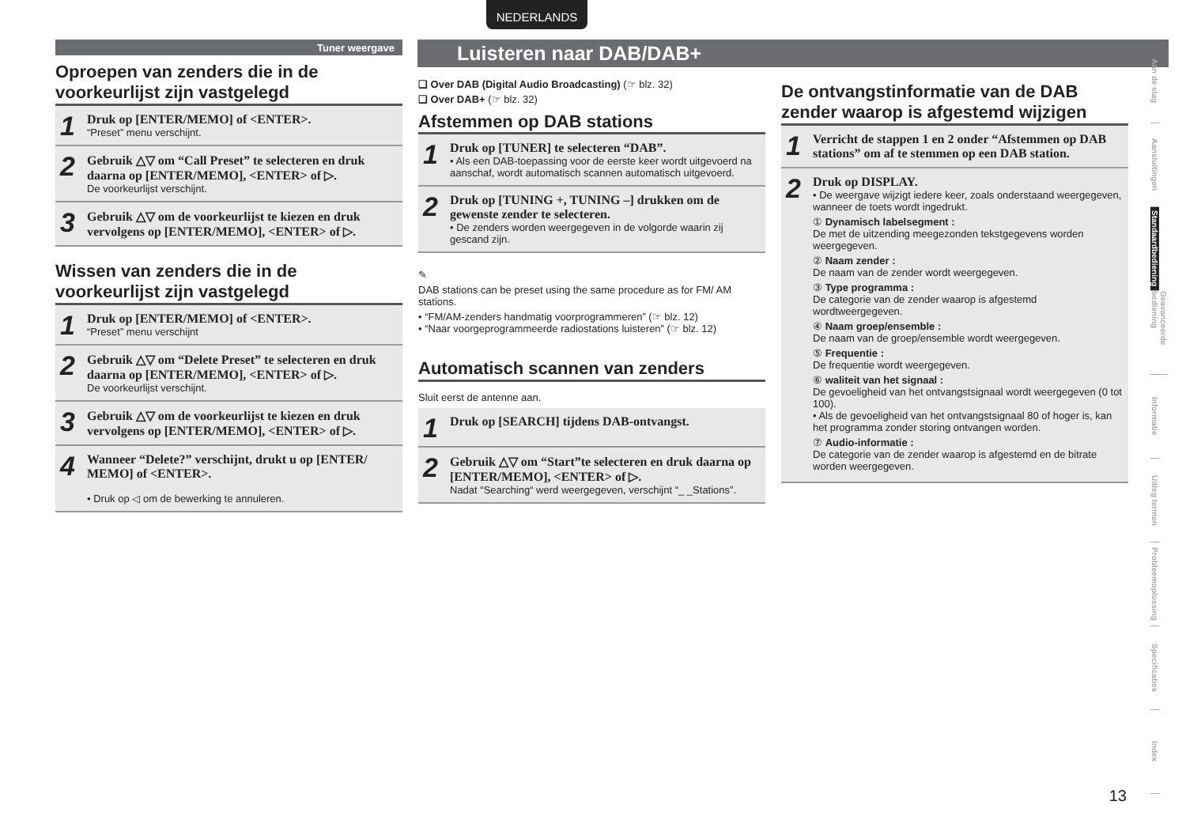NEDERLANDS
Luisteren naar DAB/DAB+
Tuner weergave
Oproepen van zenders die in de voorkeurlijst zijn vastgelegd
1 Druk op [ENTER/MEMO] of <ENTER>.
“Preset” menu verschijnt.
2 Gebruik △▽ om “Call Preset” te selecteren en druk daarna op [ENTER/MEMO], <ENTER> of ▷.
De voorkeurlijst verschijnt.
3 Gebruik △▽ om de voorkeurlijst te kiezen en druk vervolgens op [ENTER/MEMO], <ENTER> of ▷.
Wissen van zenders die in de voorkeurlijst zijn vastgelegd
1 Druk op [ENTER/MEMO] of <ENTER>.
“Preset” menu verschijnt
2 Gebruik △▽ om “Delete Preset” te selecteren en druk daarna op [ENTER/MEMO], <ENTER> of ▷.
De voorkeurlijst verschijnt.
3 Gebruik △▽ om de voorkeurlijst te kiezen en druk vervolgens op [ENTER/MEMO], <ENTER> of ▷.
4 Wanneer “Delete?” verschijnt, drukt u op [ENTER/ MEMO] of <ENTER>.
• Druk op ◁ om de bewerking te annuleren.
❏ Over DAB (Digital Audio Broadcasting) (☞ blz. 32)
❏ Over DAB+ (☞ blz. 32)
Afstemmen op DAB stations
1 Druk op [TUNER] te selecteren “DAB”.
• Als een DAB-toepassing voor de eerste keer wordt uitgevoerd na aanschaf, wordt automatisch scannen automatisch uitgevoerd.
2 Druk op [TUNING +, TUNING –] drukken om de gewenste zender te selecteren.
• De zenders worden weergegeven in de volgorde waarin zij gescand zijn.
✎
DAB stations can be preset using the same procedure as for FM/ AM stations.
• “FM/AM-zenders handmatig voorprogrammeren” (☞ blz. 12)
• “Naar voorgeprogrammeerde radiostations luisteren” (☞ blz. 12)
Automatisch scannen van zenders
Sluit eerst de antenne aan.
1 Druk op [SEARCH] tijdens DAB-ontvangst.
2 Gebruik △▽ om “Start”te selecteren en druk daarna op [ENTER/MEMO], <ENTER> of ▷.
Nadat “Searching“ werd weergegeven, verschijnt “_ _Stations”.
De ontvangstinformatie van de DAB zender waarop is afgestemd wijzigen
1 Verricht de stappen 1 en 2 onder “Afstemmen op DAB stations” om af te stemmen op een DAB station.
2 Druk op DISPLAY.
• De weergave wijzigt iedere keer, zoals onderstaand weergegeven, wanneer de toets wordt ingedrukt.
① Dynamisch labelsegment :
De met de uitzending meegezonden tekstgegevens worden weergegeven.
② Naam zender :
De naam van de zender wordt weergegeven.
③ Type programma :
De categorie van de zender waarop is afgestemd wordtweergegeven.
④ Naam groep/ensemble :
De naam van de groep/ensemble wordt weergegeven.
⑤ Frequentie :
De frequentie wordt weergegeven.
⑥ waliteit van het signaal :
De gevoeligheid van het ontvangstsignaal wordt weergegeven (0 tot 100).
• Als de gevoeligheid van het ontvangstsignaal 80 of hoger is, kan het programma zonder storing ontvangen worden.
⑦ Audio-informatie :
De categorie van de zender waarop is afgestemd en de bitrate worden weergegeven.
Aan de slag
Aansluitingen
Standaardbediening
Geavanceerde bediening
Informatie
Uitleg termen
Probleemoplossing
Specificaties
Index
13